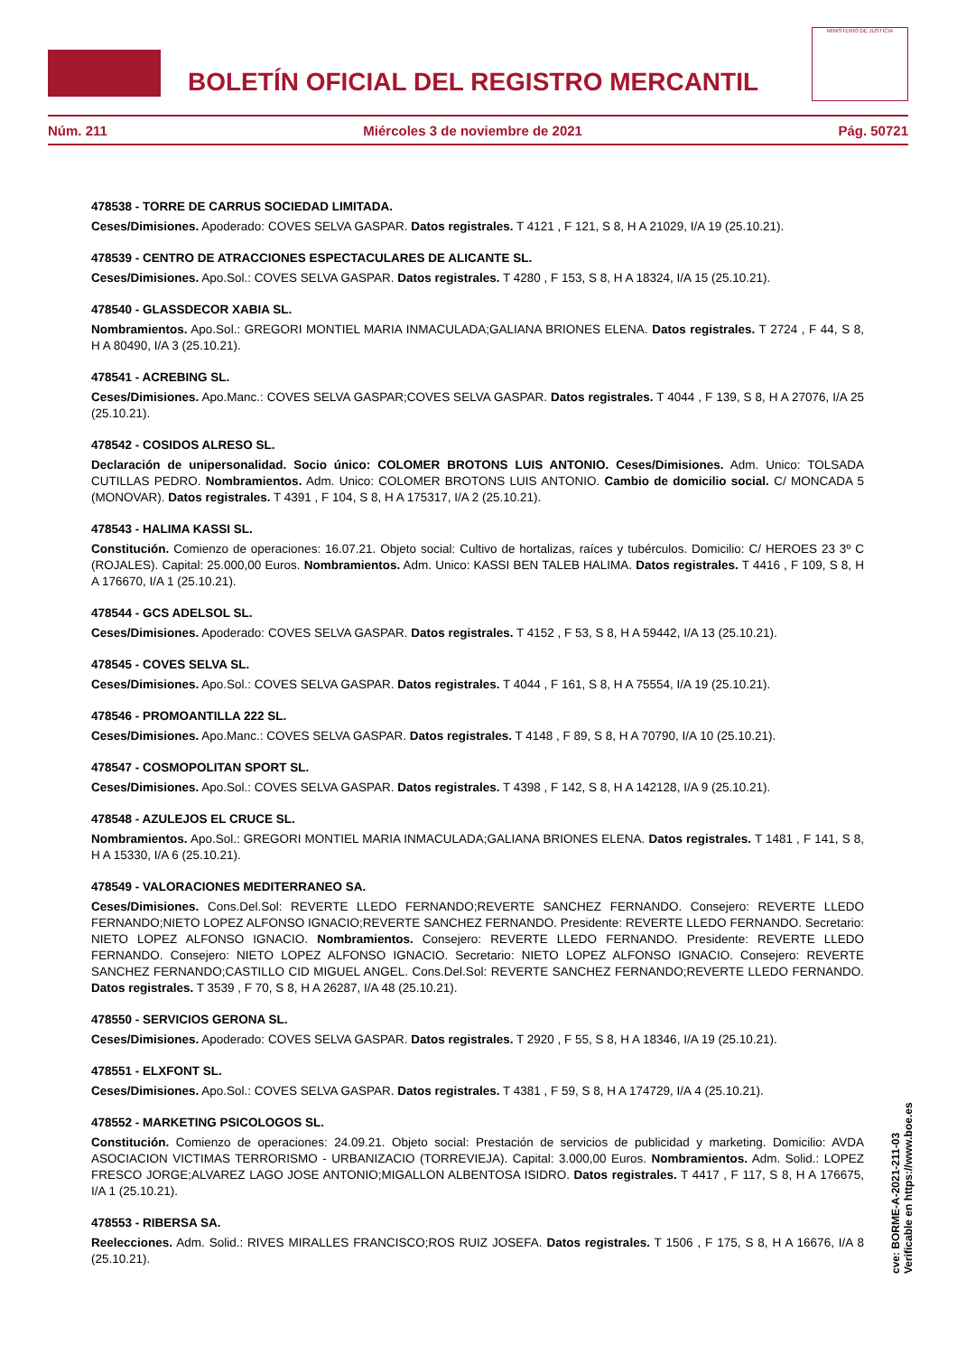BOLETÍN OFICIAL DEL REGISTRO MERCANTIL
MINISTERIO DE JUSTICIA
Núm. 211 Miércoles 3 de noviembre de 2021 Pág. 50721
478538 - TORRE DE CARRUS SOCIEDAD LIMITADA.
Ceses/Dimisiones. Apoderado: COVES SELVA GASPAR. Datos registrales. T 4121 , F 121, S 8, H A 21029, I/A 19 (25.10.21).
478539 - CENTRO DE ATRACCIONES ESPECTACULARES DE ALICANTE SL.
Ceses/Dimisiones. Apo.Sol.: COVES SELVA GASPAR. Datos registrales. T 4280 , F 153, S 8, H A 18324, I/A 15 (25.10.21).
478540 - GLASSDECOR XABIA SL.
Nombramientos. Apo.Sol.: GREGORI MONTIEL MARIA INMACULADA;GALIANA BRIONES ELENA. Datos registrales. T 2724 , F 44, S 8, H A 80490, I/A 3 (25.10.21).
478541 - ACREBING SL.
Ceses/Dimisiones. Apo.Manc.: COVES SELVA GASPAR;COVES SELVA GASPAR. Datos registrales. T 4044 , F 139, S 8, H A 27076, I/A 25 (25.10.21).
478542 - COSIDOS ALRESO SL.
Declaración de unipersonalidad. Socio único: COLOMER BROTONS LUIS ANTONIO. Ceses/Dimisiones. Adm. Unico: TOLSADA CUTILLAS PEDRO. Nombramientos. Adm. Unico: COLOMER BROTONS LUIS ANTONIO. Cambio de domicilio social. C/ MONCADA 5 (MONOVAR). Datos registrales. T 4391 , F 104, S 8, H A 175317, I/A 2 (25.10.21).
478543 - HALIMA KASSI SL.
Constitución. Comienzo de operaciones: 16.07.21. Objeto social: Cultivo de hortalizas, raíces y tubérculos. Domicilio: C/ HEROES 23 3º C (ROJALES). Capital: 25.000,00 Euros. Nombramientos. Adm. Unico: KASSI BEN TALEB HALIMA. Datos registrales. T 4416 , F 109, S 8, H A 176670, I/A 1 (25.10.21).
478544 - GCS ADELSOL SL.
Ceses/Dimisiones. Apoderado: COVES SELVA GASPAR. Datos registrales. T 4152 , F 53, S 8, H A 59442, I/A 13 (25.10.21).
478545 - COVES SELVA SL.
Ceses/Dimisiones. Apo.Sol.: COVES SELVA GASPAR. Datos registrales. T 4044 , F 161, S 8, H A 75554, I/A 19 (25.10.21).
478546 - PROMOANTILLA 222 SL.
Ceses/Dimisiones. Apo.Manc.: COVES SELVA GASPAR. Datos registrales. T 4148 , F 89, S 8, H A 70790, I/A 10 (25.10.21).
478547 - COSMOPOLITAN SPORT SL.
Ceses/Dimisiones. Apo.Sol.: COVES SELVA GASPAR. Datos registrales. T 4398 , F 142, S 8, H A 142128, I/A 9 (25.10.21).
478548 - AZULEJOS EL CRUCE SL.
Nombramientos. Apo.Sol.: GREGORI MONTIEL MARIA INMACULADA;GALIANA BRIONES ELENA. Datos registrales. T 1481 , F 141, S 8, H A 15330, I/A 6 (25.10.21).
478549 - VALORACIONES MEDITERRANEO SA.
Ceses/Dimisiones. Cons.Del.Sol: REVERTE LLEDO FERNANDO;REVERTE SANCHEZ FERNANDO. Consejero: REVERTE LLEDO FERNANDO;NIETO LOPEZ ALFONSO IGNACIO;REVERTE SANCHEZ FERNANDO. Presidente: REVERTE LLEDO FERNANDO. Secretario: NIETO LOPEZ ALFONSO IGNACIO. Nombramientos. Consejero: REVERTE LLEDO FERNANDO. Presidente: REVERTE LLEDO FERNANDO. Consejero: NIETO LOPEZ ALFONSO IGNACIO. Secretario: NIETO LOPEZ ALFONSO IGNACIO. Consejero: REVERTE SANCHEZ FERNANDO;CASTILLO CID MIGUEL ANGEL. Cons.Del.Sol: REVERTE SANCHEZ FERNANDO;REVERTE LLEDO FERNANDO. Datos registrales. T 3539 , F 70, S 8, H A 26287, I/A 48 (25.10.21).
478550 - SERVICIOS GERONA SL.
Ceses/Dimisiones. Apoderado: COVES SELVA GASPAR. Datos registrales. T 2920 , F 55, S 8, H A 18346, I/A 19 (25.10.21).
478551 - ELXFONT SL.
Ceses/Dimisiones. Apo.Sol.: COVES SELVA GASPAR. Datos registrales. T 4381 , F 59, S 8, H A 174729, I/A 4 (25.10.21).
478552 - MARKETING PSICOLOGOS SL.
Constitución. Comienzo de operaciones: 24.09.21. Objeto social: Prestación de servicios de publicidad y marketing. Domicilio: AVDA ASOCIACION VICTIMAS TERRORISMO - URBANIZACIO (TORREVIEJA). Capital: 3.000,00 Euros. Nombramientos. Adm. Solid.: LOPEZ FRESCO JORGE;ALVAREZ LAGO JOSE ANTONIO;MIGALLON ALBENTOSA ISIDRO. Datos registrales. T 4417 , F 117, S 8, H A 176675, I/A 1 (25.10.21).
478553 - RIBERSA SA.
Reelecciones. Adm. Solid.: RIVES MIRALLES FRANCISCO;ROS RUIZ JOSEFA. Datos registrales. T 1506 , F 175, S 8, H A 16676, I/A 8 (25.10.21).
cve: BORME-A-2021-211-03
Verificable en https://www.boe.es